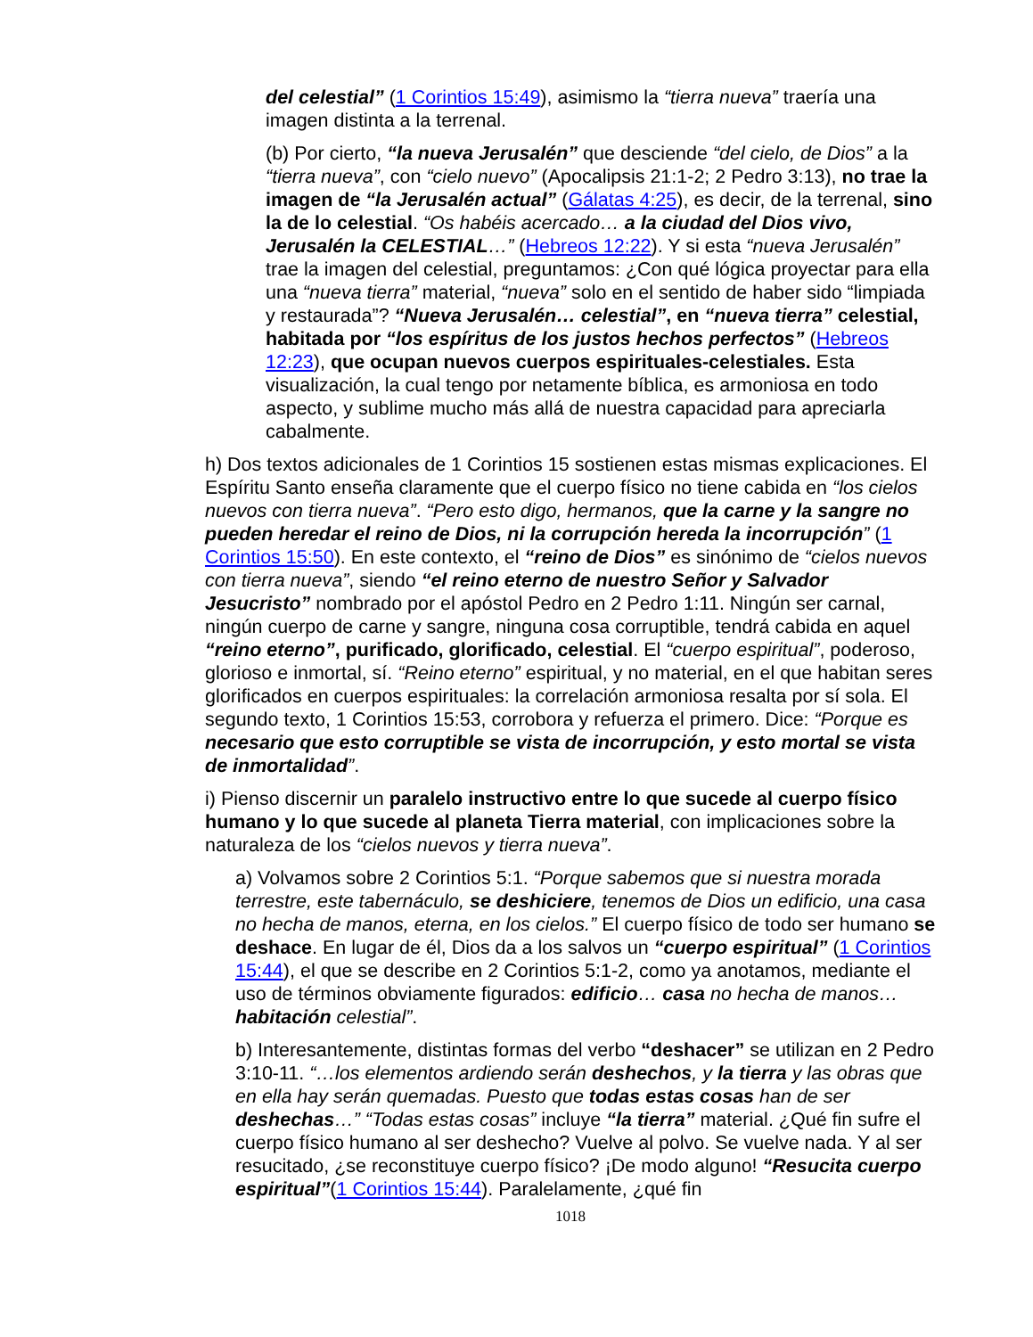del celestial” (1 Corintios 15:49), asimismo la “tierra nueva” traería una imagen distinta a la terrenal.
(b) Por cierto, “la nueva Jerusalén” que desciende “del cielo, de Dios” a la “tierra nueva”, con “cielo nuevo” (Apocalipsis 21:1-2; 2 Pedro 3:13), no trae la imagen de “la Jerusalén actual” (Gálatas 4:25), es decir, de la terrenal, sino la de lo celestial. “Os habéis acercado… a la ciudad del Dios vivo, Jerusalén la CELESTIAL…” (Hebreos 12:22). Y si esta “nueva Jerusalén” trae la imagen del celestial, preguntamos: ¿Con qué lógica proyectar para ella una “nueva tierra” material, “nueva” solo en el sentido de haber sido “limpiada y restaurada”? “Nueva Jerusalén… celestial”, en “nueva tierra” celestial, habitada por “los espíritus de los justos hechos perfectos” (Hebreos 12:23), que ocupan nuevos cuerpos espirituales-celestiales. Esta visualización, la cual tengo por netamente bíblica, es armoniosa en todo aspecto, y sublime mucho más allá de nuestra capacidad para apreciarla cabalmente.
h) Dos textos adicionales de 1 Corintios 15 sostienen estas mismas explicaciones. El Espíritu Santo enseña claramente que el cuerpo físico no tiene cabida en “los cielos nuevos con tierra nueva”. “Pero esto digo, hermanos, que la carne y la sangre no pueden heredar el reino de Dios, ni la corrupción hereda la incorrupción” (1 Corintios 15:50). En este contexto, el “reino de Dios” es sinónimo de “cielos nuevos con tierra nueva”, siendo “el reino eterno de nuestro Señor y Salvador Jesucristo” nombrado por el apóstol Pedro en 2 Pedro 1:11. Ningún ser carnal, ningún cuerpo de carne y sangre, ninguna cosa corruptible, tendrá cabida en aquel “reino eterno”, purificado, glorificado, celestial. El “cuerpo espiritual”, poderoso, glorioso e inmortal, sí. “Reino eterno” espiritual, y no material, en el que habitan seres glorificados en cuerpos espirituales: la correlación armoniosa resalta por sí sola. El segundo texto, 1 Corintios 15:53, corrobora y refuerza el primero. Dice: “Porque es necesario que esto corruptible se vista de incorrupción, y esto mortal se vista de inmortalidad”.
i) Pienso discernir un paralelo instructivo entre lo que sucede al cuerpo físico humano y lo que sucede al planeta Tierra material, con implicaciones sobre la naturaleza de los “cielos nuevos y tierra nueva”.
a) Volvamos sobre 2 Corintios 5:1. “Porque sabemos que si nuestra morada terrestre, este tabernáculo, se deshiciere, tenemos de Dios un edificio, una casa no hecha de manos, eterna, en los cielos.” El cuerpo físico de todo ser humano se deshace. En lugar de él, Dios da a los salvos un “cuerpo espiritual” (1 Corintios 15:44), el que se describe en 2 Corintios 5:1-2, como ya anotamos, mediante el uso de términos obviamente figurados: edificio… casa no hecha de manos… habitación celestial”.
b) Interesantemente, distintas formas del verbo “deshacer” se utilizan en 2 Pedro 3:10-11. “…los elementos ardiendo serán deshechos, y la tierra y las obras que en ella hay serán quemadas. Puesto que todas estas cosas han de ser deshechas…” “Todas estas cosas” incluye “la tierra” material. ¿Qué fin sufre el cuerpo físico humano al ser deshecho? Vuelve al polvo. Se vuelve nada. Y al ser resucitado, ¿se reconstituye cuerpo físico? ¡De modo alguno! “Resucita cuerpo espiritual”(1 Corintios 15:44). Paralelamente, ¿qué fin
1018